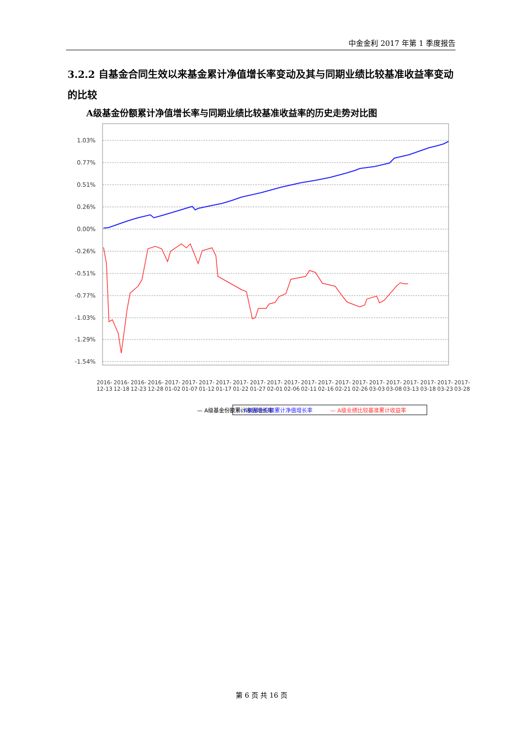中金金利 2017 年第 1 季度报告
3.2.2 自基金合同生效以来基金累计净值增长率变动及其与同期业绩比较基准收益率变动的比较
A级基金份额累计净值增长率与同期业绩比较基准收益率的历史走势对比图
1.03%
0.77%
0.51%
0.26%
0.00%
-0.26%
-0.51%
-0.77%
-1.03%
-1.29%
-1.54%
— A级基金份额累计净值增长率
— A级基金份额累计净值增长率
— A级业绩比较基准累计收益率
2016-12-13 2016-12-18 2016-12-23 2016-12-28 2017-01-02 2017-01-07 2017-01-12 2017-01-17 2017-01-22 2017-01-27 2017-02-01 2017-02-06 2017-02-11 2017-02-16 2017-02-21 2017-02-26 2017-03-03 2017-03-08 2017-03-13 2017-03-18 2017-03-23 2017-03-28
第 6 页 共 16 页